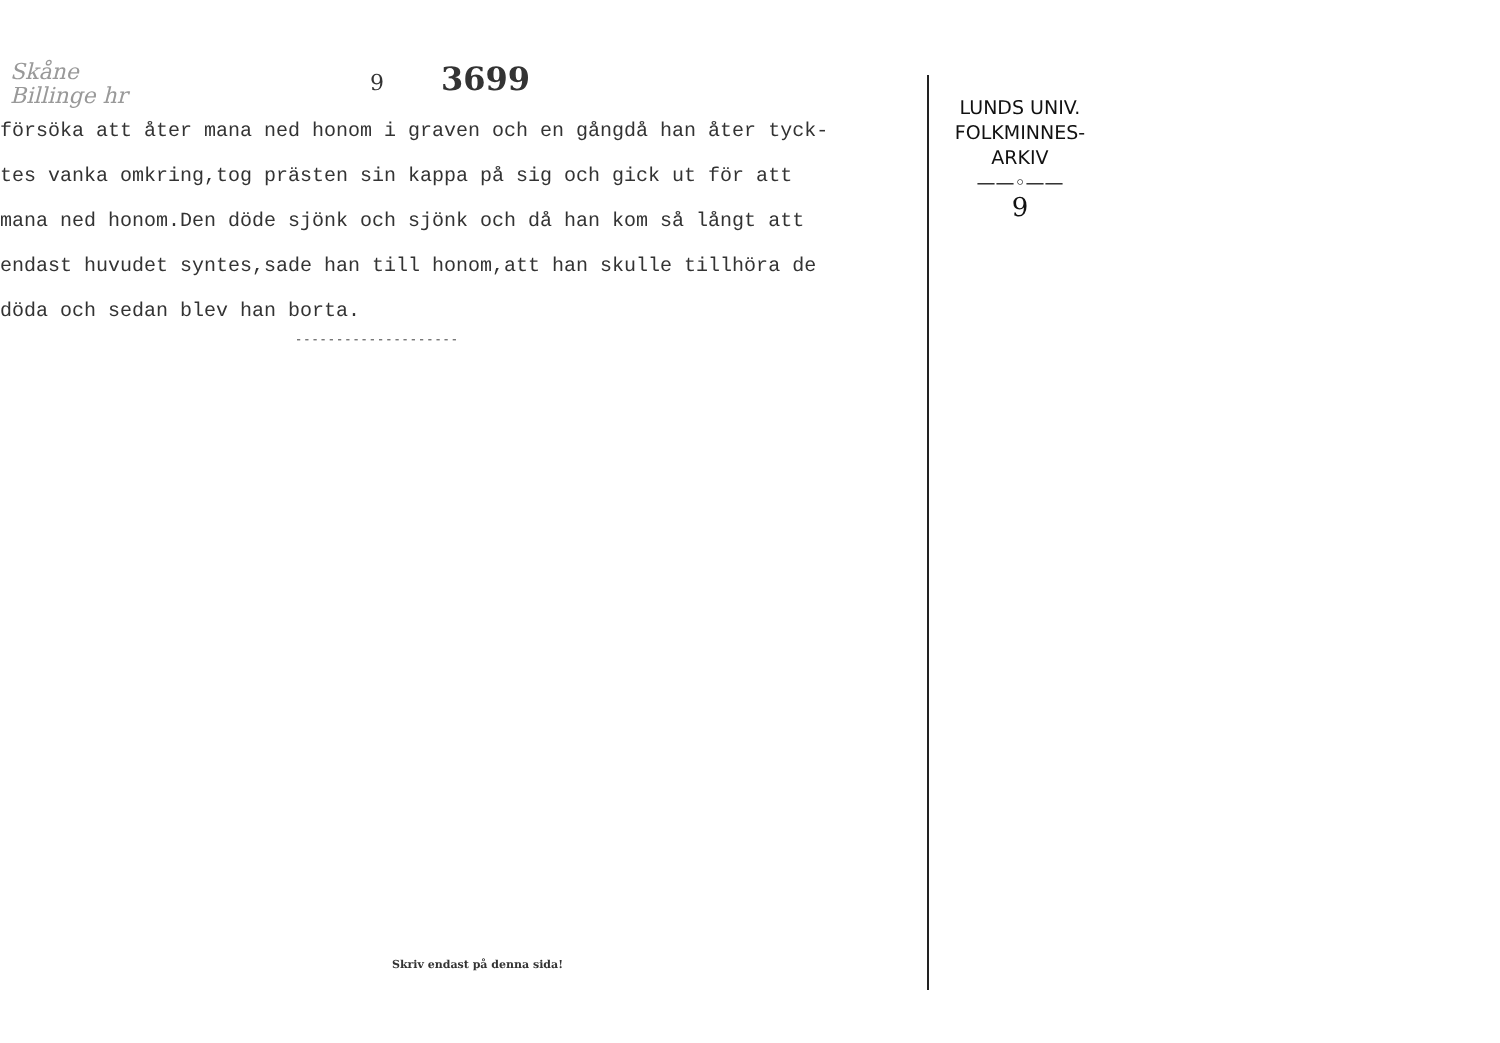Skåne
Billinge hr 9 3699
försöka att åter mana ned honom i graven och en gångdå han åter tyck-
tes vanka omkring,tog prästen sin kappa på sig och gick ut för att
mana ned honom.Den döde sjönk och sjönk och då han kom så långt att
endast huvudet syntes,sade han till honom,att han skulle tillhöra de
döda och sedan blev han borta.
--------------------
Skriv endast på denna sida!
LUNDS UNIV.
FOLKMINNES-
ARKIV
——◦——
9